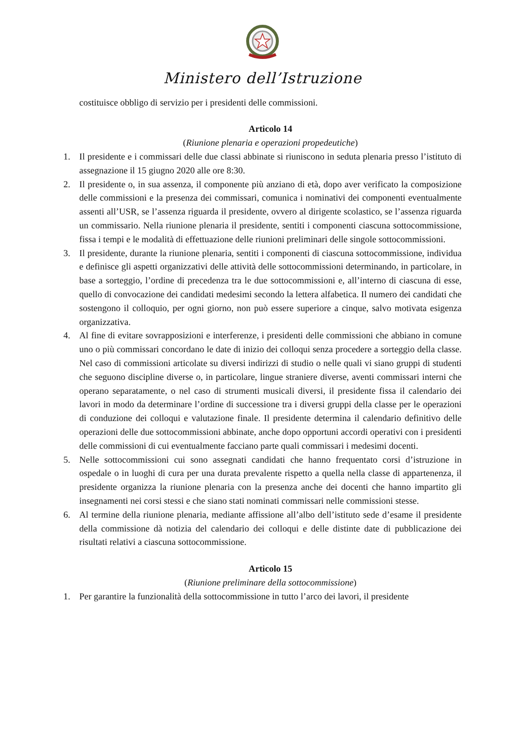Ministero dell’Istruzione
costituisce obbligo di servizio per i presidenti delle commissioni.
Articolo 14
(Riunione plenaria e operazioni propedeutiche)
1. Il presidente e i commissari delle due classi abbinate si riuniscono in seduta plenaria presso l’istituto di assegnazione il 15 giugno 2020 alle ore 8:30.
2. Il presidente o, in sua assenza, il componente più anziano di età, dopo aver verificato la composizione delle commissioni e la presenza dei commissari, comunica i nominativi dei componenti eventualmente assenti all’USR, se l’assenza riguarda il presidente, ovvero al dirigente scolastico, se l’assenza riguarda un commissario. Nella riunione plenaria il presidente, sentiti i componenti ciascuna sottocommissione, fissa i tempi e le modalità di effettuazione delle riunioni preliminari delle singole sottocommissioni.
3. Il presidente, durante la riunione plenaria, sentiti i componenti di ciascuna sottocommissione, individua e definisce gli aspetti organizzativi delle attività delle sottocommissioni determinando, in particolare, in base a sorteggio, l’ordine di precedenza tra le due sottocommissioni e, all’interno di ciascuna di esse, quello di convocazione dei candidati medesimi secondo la lettera alfabetica. Il numero dei candidati che sostengono il colloquio, per ogni giorno, non può essere superiore a cinque, salvo motivata esigenza organizzativa.
4. Al fine di evitare sovrapposizioni e interferenze, i presidenti delle commissioni che abbiano in comune uno o più commissari concordano le date di inizio dei colloqui senza procedere a sorteggio della classe. Nel caso di commissioni articolate su diversi indirizzi di studio o nelle quali vi siano gruppi di studenti che seguono discipline diverse o, in particolare, lingue straniere diverse, aventi commissari interni che operano separatamente, o nel caso di strumenti musicali diversi, il presidente fissa il calendario dei lavori in modo da determinare l’ordine di successione tra i diversi gruppi della classe per le operazioni di conduzione dei colloqui e valutazione finale. Il presidente determina il calendario definitivo delle operazioni delle due sottocommissioni abbinate, anche dopo opportuni accordi operativi con i presidenti delle commissioni di cui eventualmente facciano parte quali commissari i medesimi docenti.
5. Nelle sottocommissioni cui sono assegnati candidati che hanno frequentato corsi d’istruzione in ospedale o in luoghi di cura per una durata prevalente rispetto a quella nella classe di appartenenza, il presidente organizza la riunione plenaria con la presenza anche dei docenti che hanno impartito gli insegnamenti nei corsi stessi e che siano stati nominati commissari nelle commissioni stesse.
6. Al termine della riunione plenaria, mediante affissione all’albo dell’istituto sede d’esame il presidente della commissione dà notizia del calendario dei colloqui e delle distinte date di pubblicazione dei risultati relativi a ciascuna sottocommissione.
Articolo 15
(Riunione preliminare della sottocommissione)
1. Per garantire la funzionalità della sottocommissione in tutto l’arco dei lavori, il presidente